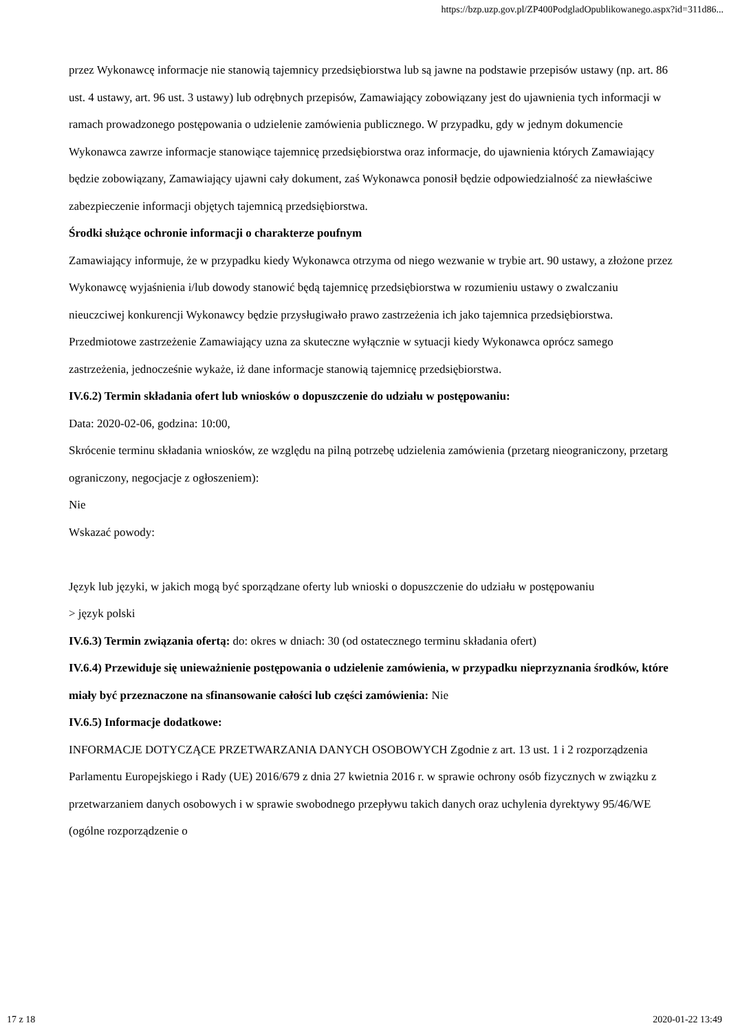https://bzp.uzp.gov.pl/ZP400PodgladOpublikowanego.aspx?id=311d86...
przez Wykonawcę informacje nie stanowią tajemnicy przedsiębiorstwa lub są jawne na podstawie przepisów ustawy (np. art. 86 ust. 4 ustawy, art. 96 ust. 3 ustawy) lub odrębnych przepisów, Zamawiający zobowiązany jest do ujawnienia tych informacji w ramach prowadzonego postępowania o udzielenie zamówienia publicznego. W przypadku, gdy w jednym dokumencie Wykonawca zawrze informacje stanowiące tajemnicę przedsiębiorstwa oraz informacje, do ujawnienia których Zamawiający będzie zobowiązany, Zamawiający ujawni cały dokument, zaś Wykonawca ponosił będzie odpowiedzialność za niewłaściwe zabezpieczenie informacji objętych tajemnicą przedsiębiorstwa.
Środki służące ochronie informacji o charakterze poufnym
Zamawiający informuje, że w przypadku kiedy Wykonawca otrzyma od niego wezwanie w trybie art. 90 ustawy, a złożone przez Wykonawcę wyjaśnienia i/lub dowody stanowić będą tajemnicę przedsiębiorstwa w rozumieniu ustawy o zwalczaniu nieuczciwej konkurencji Wykonawcy będzie przysługiwało prawo zastrzeżenia ich jako tajemnica przedsiębiorstwa. Przedmiotowe zastrzeżenie Zamawiający uzna za skuteczne wyłącznie w sytuacji kiedy Wykonawca oprócz samego zastrzeżenia, jednocześnie wykaże, iż dane informacje stanowią tajemnicę przedsiębiorstwa.
IV.6.2) Termin składania ofert lub wniosków o dopuszczenie do udziału w postępowaniu:
Data: 2020-02-06, godzina: 10:00,
Skrócenie terminu składania wniosków, ze względu na pilną potrzebę udzielenia zamówienia (przetarg nieograniczony, przetarg ograniczony, negocjacje z ogłoszeniem):
Nie
Wskazać powody:
Język lub języki, w jakich mogą być sporządzane oferty lub wnioski o dopuszczenie do udziału w postępowaniu
> język polski
IV.6.3) Termin związania ofertą: do: okres w dniach: 30 (od ostatecznego terminu składania ofert)
IV.6.4) Przewiduje się unieważnienie postępowania o udzielenie zamówienia, w przypadku nieprzyznania środków, które miały być przeznaczone na sfinansowanie całości lub części zamówienia: Nie
IV.6.5) Informacje dodatkowe:
INFORMACJE DOTYCZĄCE PRZETWARZANIA DANYCH OSOBOWYCH Zgodnie z art. 13 ust. 1 i 2 rozporządzenia Parlamentu Europejskiego i Rady (UE) 2016/679 z dnia 27 kwietnia 2016 r. w sprawie ochrony osób fizycznych w związku z przetwarzaniem danych osobowych i w sprawie swobodnego przepływu takich danych oraz uchylenia dyrektywy 95/46/WE (ogólne rozporządzenie o
17 z 18 2020-01-22 13:49